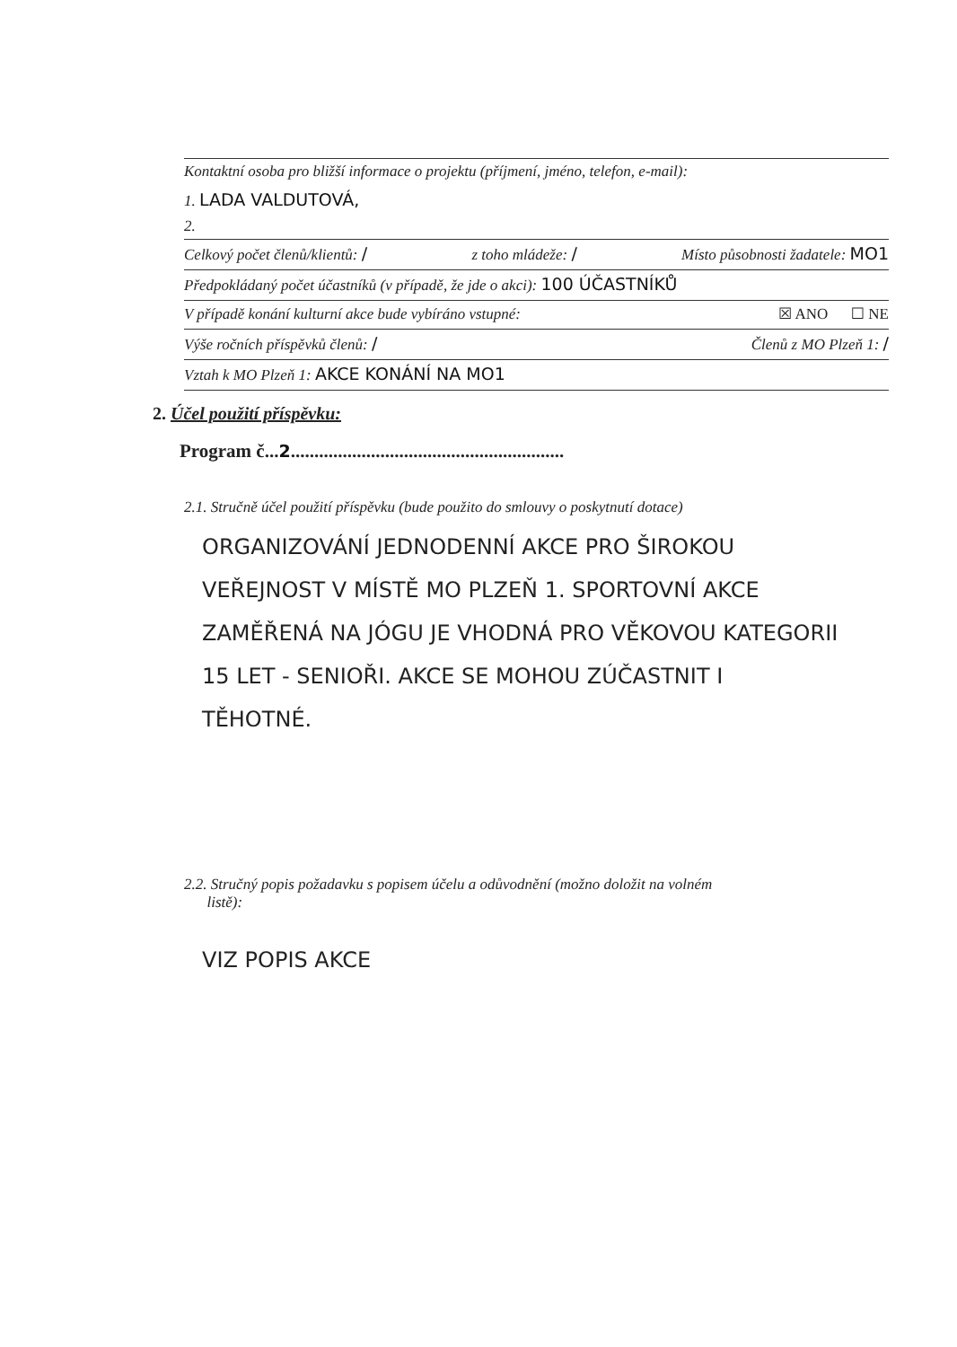Kontaktní osoba pro bližší informace o projektu (příjmení, jméno, telefon, e-mail):
1. LADA VALDUTOVÁ,
2.
Celkový počet členů/klientů: / z toho mládeže: / Místo působnosti žadatele: MO1
Předpokládaný počet účastníků (v případě, že jde o akci): 100 ÚČASTNÍKŮ
V případě konání kulturní akce bude vybíráno vstupné: ☒ ANO ☐ NE
Výše ročních příspěvků členů: / Členů z MO Plzeň 1: /
Vztah k MO Plzeň 1: AKCE KONÁNÍ NA MO1
2. Účel použití příspěvku:
Program č...2..........................................................
2.1. Stručně účel použití příspěvku (bude použito do smlouvy o poskytnutí dotace)
ORGANIZOVÁNÍ JEDNODENNÍ AKCE PRO ŠIROKOU VEŘEJNOST V MÍSTĚ MO PLZEŇ 1. SPORTOVNÍ AKCE ZAMĚŘENÁ NA JÓGU JE VHODNÁ PRO VĚKOVOU KATEGORII 15 LET - SENIOŘI. AKCE SE MOHOU ZÚČASTNIT I TĚHOTNÉ.
2.2. Stručný popis požadavku s popisem účelu a odůvodnění (možno doložit na volném
listě):
VIZ POPIS AKCE